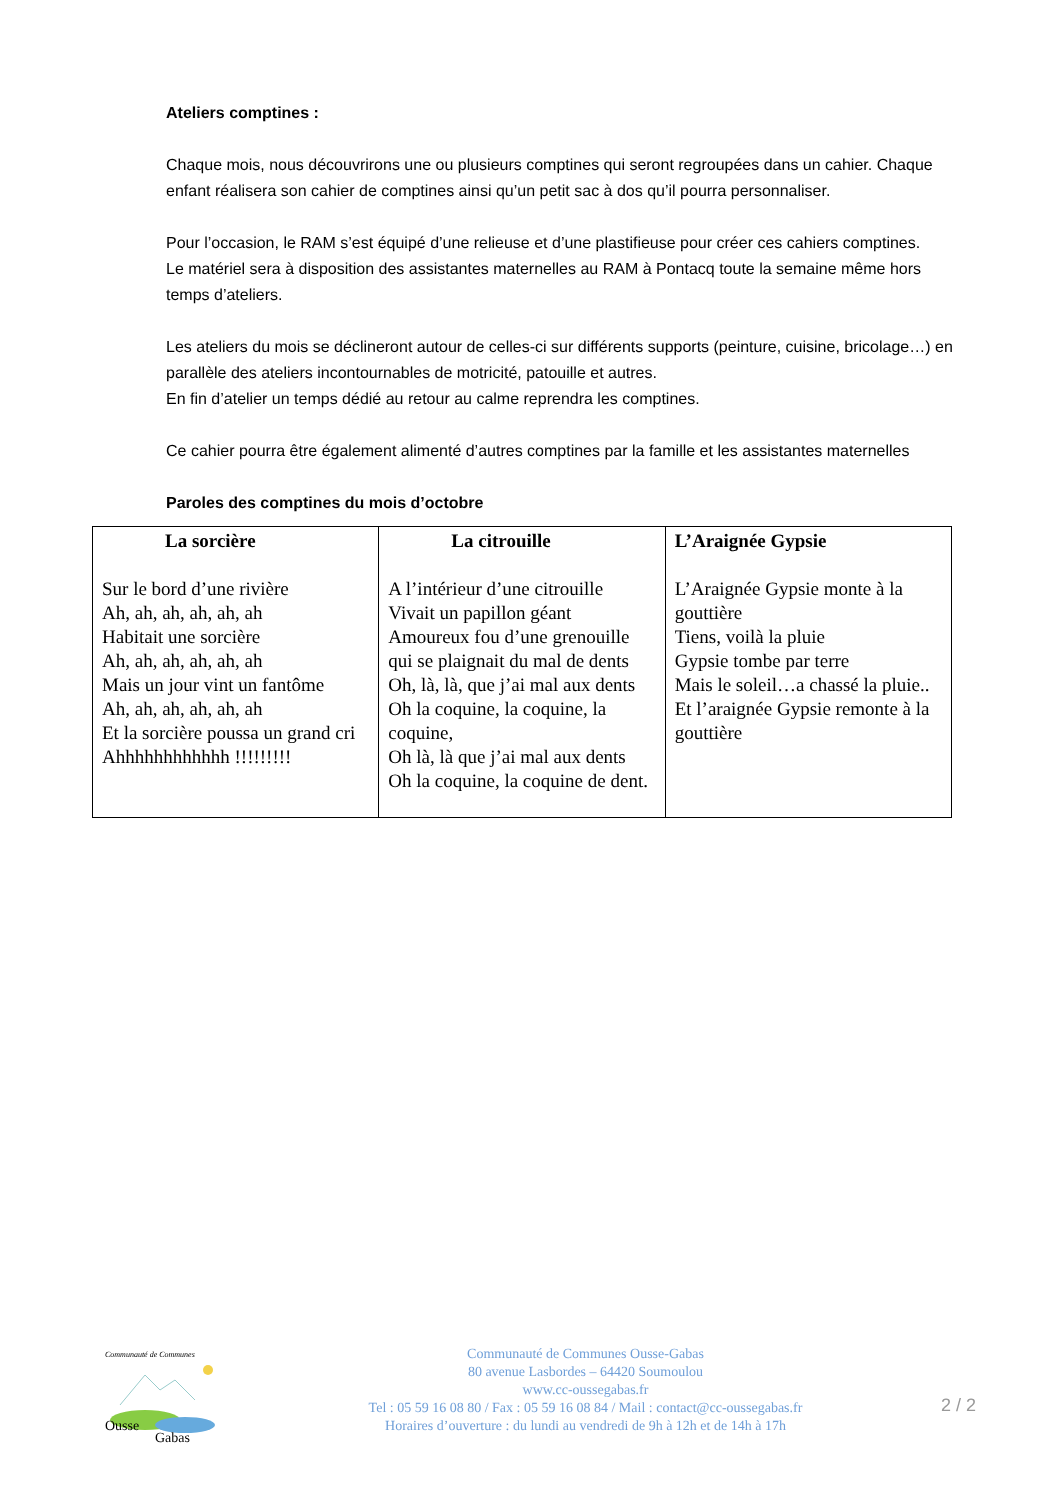Ateliers comptines :
Chaque mois, nous découvrirons une ou plusieurs comptines qui seront regroupées dans un cahier. Chaque enfant réalisera son cahier de comptines ainsi qu’un petit sac à dos qu’il pourra personnaliser.
Pour l’occasion, le RAM s’est équipé d’une relieuse et d’une plastifieuse pour créer ces cahiers comptines.
Le matériel sera à disposition des assistantes maternelles au RAM à Pontacq toute la semaine même hors temps d’ateliers.
Les ateliers du mois se déclineront autour de celles-ci sur différents supports (peinture, cuisine, bricolage…) en parallèle des ateliers incontournables de motricité, patouille et autres.
En fin d’atelier un temps dédié au retour au calme reprendra les comptines.
Ce cahier pourra être également alimenté d’autres comptines par la famille et les assistantes maternelles
Paroles des comptines du mois d’octobre
| La sorcière Sur le bord d’une rivière Ah, ah, ah, ah, ah, ah Habitait une sorcière Ah, ah, ah, ah, ah, ah Mais un jour vint un fantôme Ah, ah, ah, ah, ah, ah Et la sorcière poussa un grand cri Ahhhhhhhhhhhh !!!!!!!!! | La citrouille A l’intérieur d’une citrouille Vivait un papillon géant Amoureux fou d’une grenouille qui se plaignait du mal de dents Oh, là, là, que j’ai mal aux dents Oh la coquine, la coquine, la coquine, Oh là, là que j’ai mal aux dents Oh la coquine, la coquine de dent. | L’Araignée Gypsie L’Araignée Gypsie monte à la gouttière Tiens, voilà la pluie Gypsie tombe par terre Mais le soleil…a chassé la pluie.. Et l’araignée Gypsie remonte à la gouttière |
Communauté de Communes
Ousse
Gabas
Communauté de Communes Ousse-Gabas
80 avenue Lasbordes – 64420 Soumoulou
www.cc-oussegabas.fr
Tel : 05 59 16 08 80 / Fax : 05 59 16 08 84 / Mail : contact@cc-oussegabas.fr
Horaires d’ouverture : du lundi au vendredi de 9h à 12h et de 14h à 17h
2 / 2